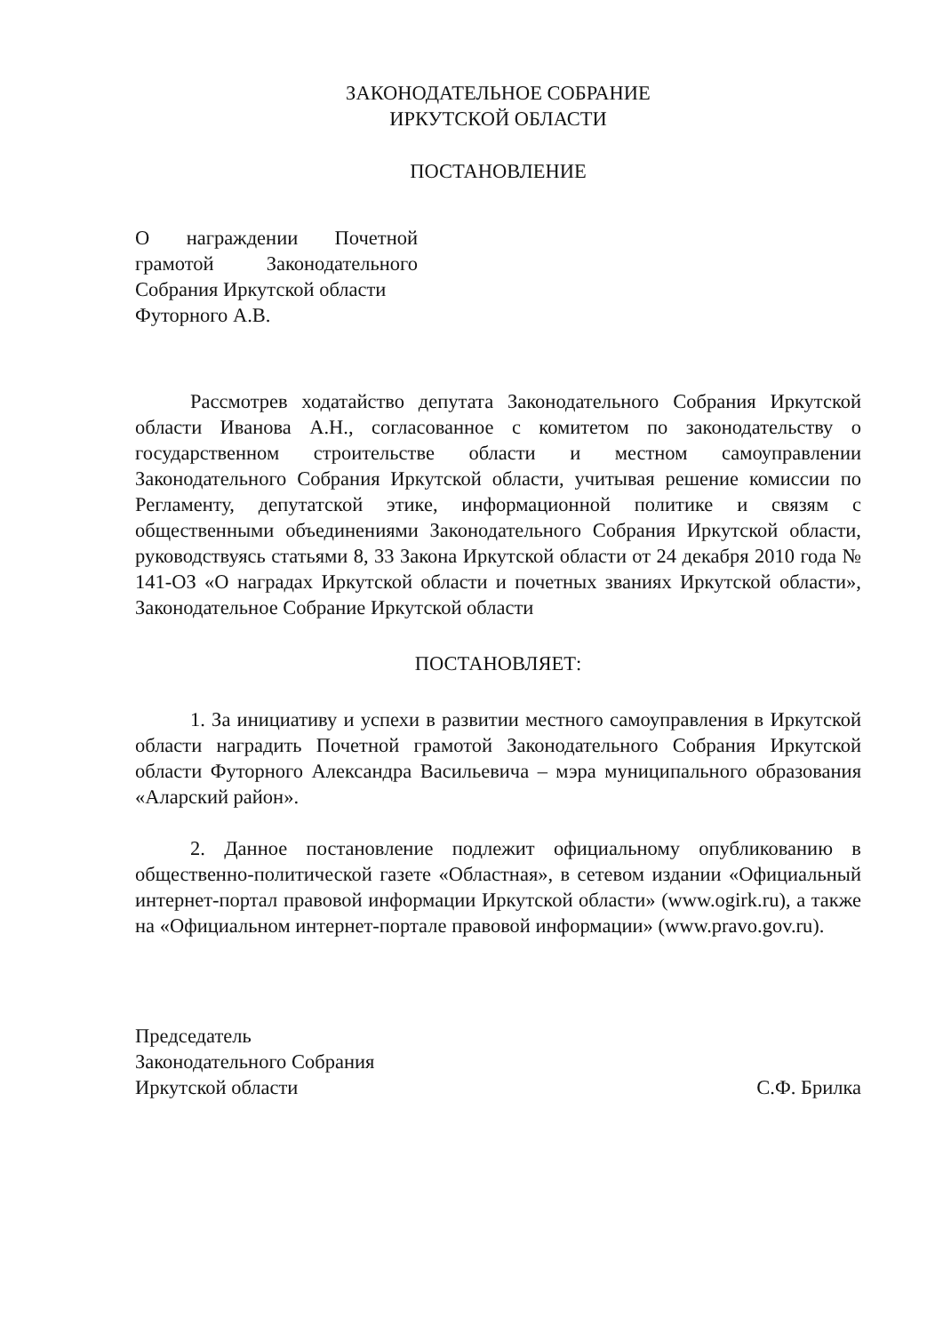ЗАКОНОДАТЕЛЬНОЕ СОБРАНИЕ
ИРКУТСКОЙ ОБЛАСТИ
ПОСТАНОВЛЕНИЕ
О награждении Почетной грамотой Законодательного Собрания Иркутской области
Футорного А.В.
Рассмотрев ходатайство депутата Законодательного Собрания Иркутской области Иванова А.Н., согласованное с комитетом по законодательству о государственном строительстве области и местном самоуправлении Законодательного Собрания Иркутской области, учитывая решение комиссии по Регламенту, депутатской этике, информационной политике и связям с общественными объединениями Законодательного Собрания Иркутской области, руководствуясь статьями 8, 33 Закона Иркутской области от 24 декабря 2010 года № 141-ОЗ «О наградах Иркутской области и почетных званиях Иркутской области», Законодательное Собрание Иркутской области
ПОСТАНОВЛЯЕТ:
1. За инициативу и успехи в развитии местного самоуправления в Иркутской области наградить Почетной грамотой Законодательного Собрания Иркутской области Футорного Александра Васильевича – мэра муниципального образования «Аларский район».
2. Данное постановление подлежит официальному опубликованию в общественно-политической газете «Областная», в сетевом издании «Официальный интернет-портал правовой информации Иркутской области» (www.ogirk.ru), а также на «Официальном интернет-портале правовой информации» (www.pravo.gov.ru).
Председатель
Законодательного Собрания
Иркутской области
С.Ф. Брилка